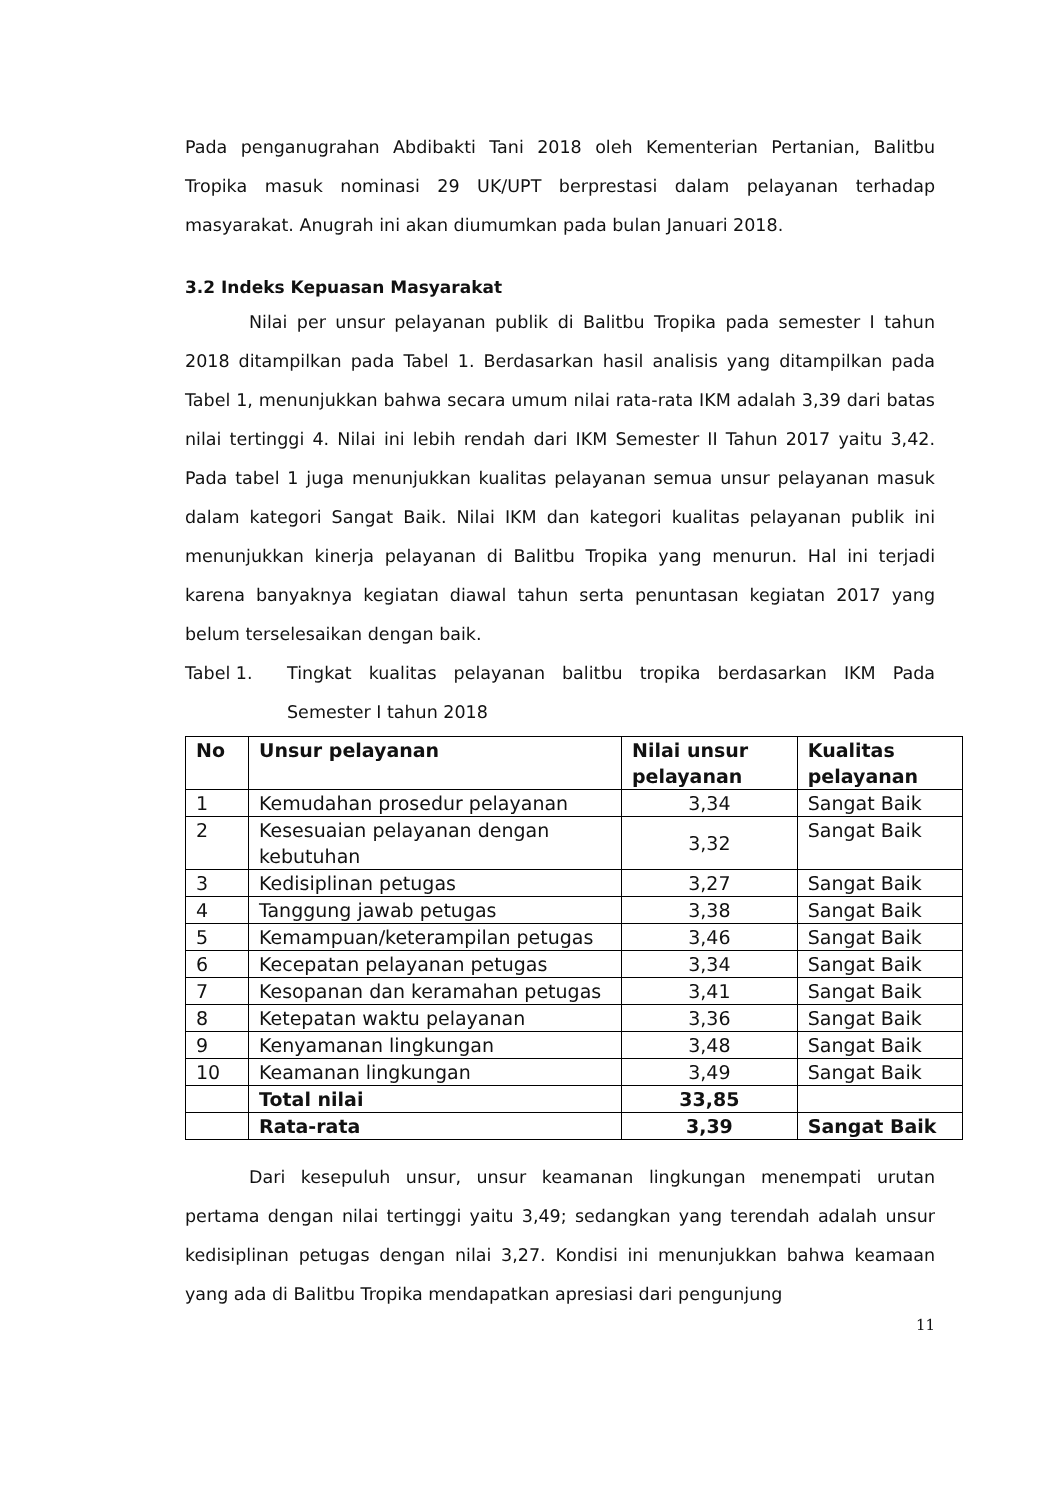Pada penganugrahan Abdibakti Tani 2018 oleh Kementerian Pertanian, Balitbu Tropika masuk nominasi 29 UK/UPT berprestasi dalam pelayanan terhadap masyarakat. Anugrah ini akan diumumkan pada bulan Januari 2018.
3.2 Indeks Kepuasan Masyarakat
Nilai per unsur pelayanan publik di Balitbu Tropika pada semester I tahun 2018 ditampilkan pada Tabel 1. Berdasarkan hasil analisis yang ditampilkan pada Tabel 1, menunjukkan bahwa secara umum nilai rata-rata IKM adalah 3,39 dari batas nilai tertinggi 4. Nilai ini lebih rendah dari IKM Semester II Tahun 2017 yaitu 3,42. Pada tabel 1 juga menunjukkan kualitas pelayanan semua unsur pelayanan masuk dalam kategori Sangat Baik. Nilai IKM dan kategori kualitas pelayanan publik ini menunjukkan kinerja pelayanan di Balitbu Tropika yang menurun. Hal ini terjadi karena banyaknya kegiatan diawal tahun serta penuntasan kegiatan 2017 yang belum terselesaikan dengan baik.
Tabel 1.
Tingkat kualitas pelayanan balitbu tropika berdasarkan IKM Pada Semester I tahun 2018
| No | Unsur pelayanan | Nilai unsur pelayanan | Kualitas pelayanan |
| --- | --- | --- | --- |
| 1 | Kemudahan prosedur pelayanan | 3,34 | Sangat Baik |
| 2 | Kesesuaian pelayanan dengan kebutuhan | 3,32 | Sangat Baik |
| 3 | Kedisiplinan petugas | 3,27 | Sangat Baik |
| 4 | Tanggung jawab petugas | 3,38 | Sangat Baik |
| 5 | Kemampuan/keterampilan petugas | 3,46 | Sangat Baik |
| 6 | Kecepatan pelayanan petugas | 3,34 | Sangat Baik |
| 7 | Kesopanan dan keramahan petugas | 3,41 | Sangat Baik |
| 8 | Ketepatan waktu pelayanan | 3,36 | Sangat Baik |
| 9 | Kenyamanan lingkungan | 3,48 | Sangat Baik |
| 10 | Keamanan lingkungan | 3,49 | Sangat Baik |
| | Total nilai | 33,85 | |
| | Rata-rata | 3,39 | Sangat Baik |
Dari kesepuluh unsur, unsur keamanan lingkungan menempati urutan pertama dengan nilai tertinggi yaitu 3,49; sedangkan yang terendah adalah unsur kedisiplinan petugas dengan nilai 3,27. Kondisi ini menunjukkan bahwa keamaan yang ada di Balitbu Tropika mendapatkan apresiasi dari pengunjung
11